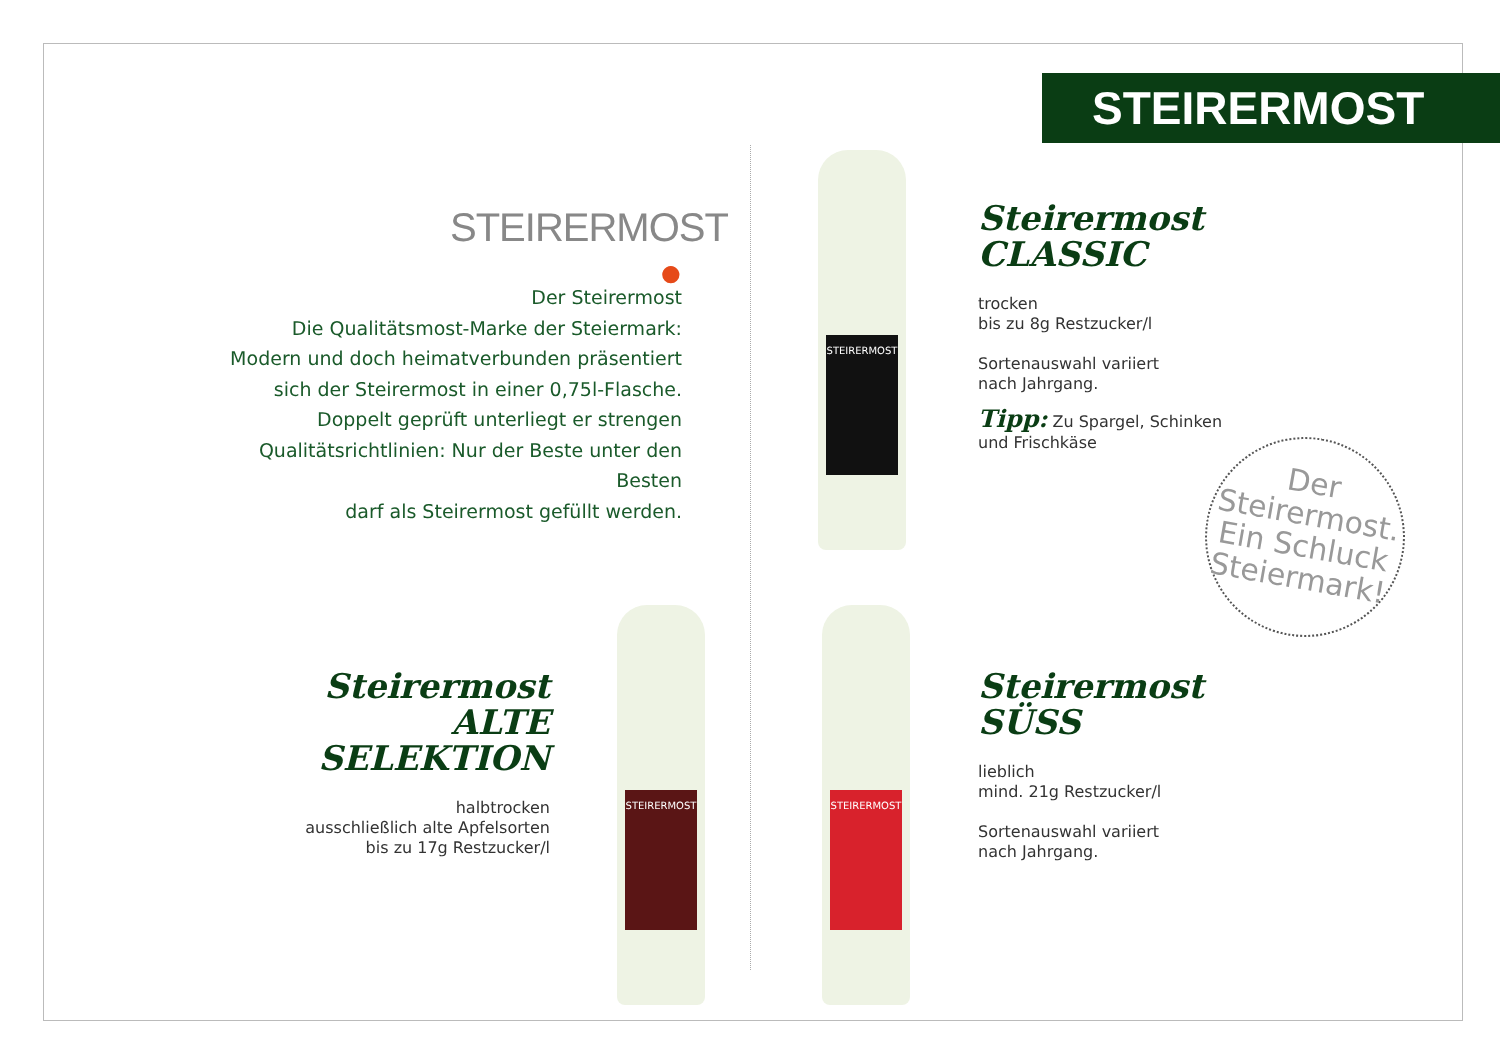STEIRERMOST
STEIRERMOST ●
Der Steirermost
Die Qualitätsmost-Marke der Steiermark:
Modern und doch heimatverbunden präsentiert
sich der Steirermost in einer 0,75l-Flasche.
Doppelt geprüft unterliegt er strengen
Qualitätsrichtlinien: Nur der Beste unter den Besten
darf als Steirermost gefüllt werden.
Steirermost
CLASSIC
trocken
bis zu 8g Restzucker/l
Sortenauswahl variiert
nach Jahrgang.
Tipp: Zu Spargel, Schinken
und Frischkäse
Steirermost
ALTE SELEKTION
halbtrocken
ausschließlich alte Apfelsorten
bis zu 17g Restzucker/l
Steirermost
SÜSS
lieblich
mind. 21g Restzucker/l
Sortenauswahl variiert
nach Jahrgang.
STEIRERMOST
STEIRERMOST
STEIRERMOST
Der
Steirermost.
Ein Schluck
Steiermark!